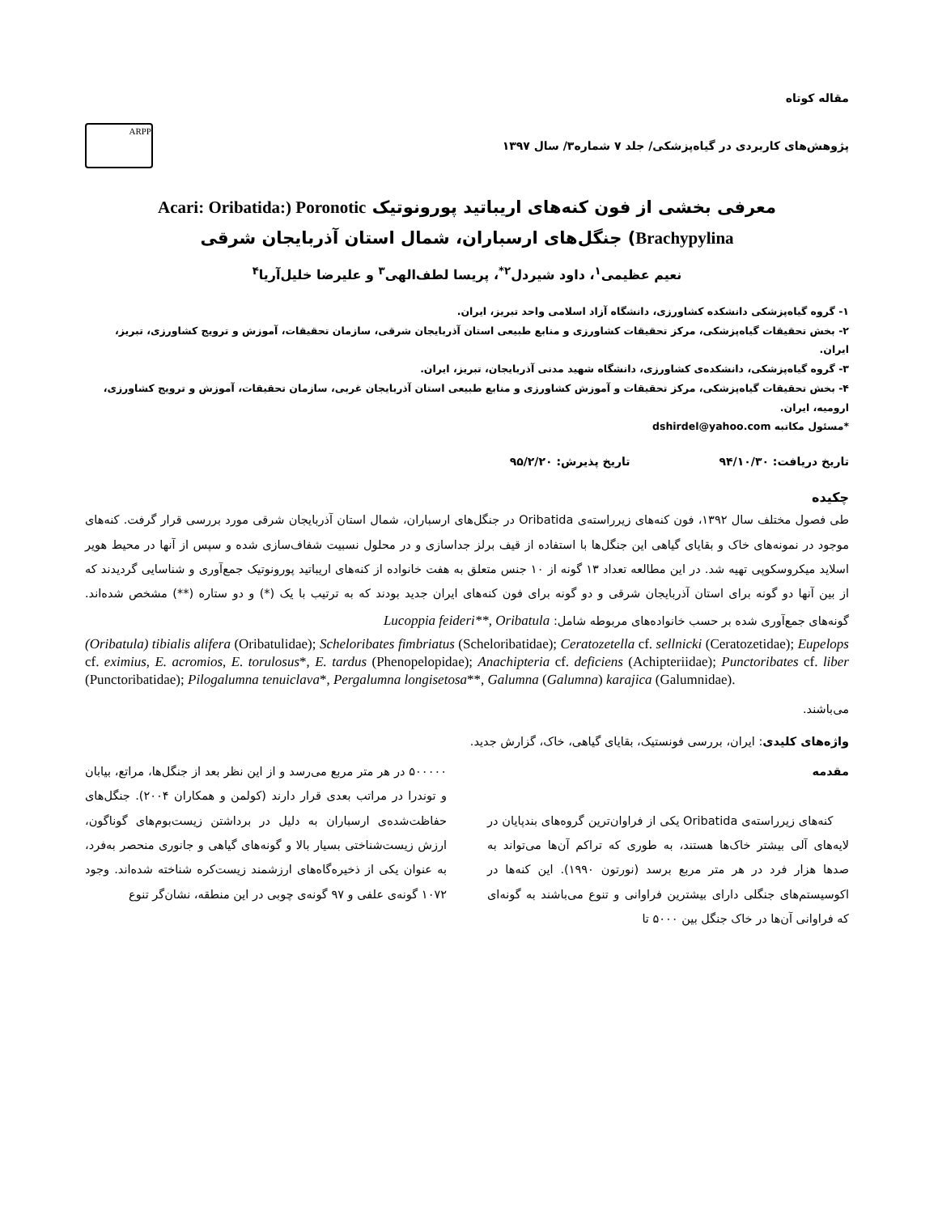مقاله کوتاه
پژوهش‌های کاربردی در گیاه‌پزشکی/ جلد ۷ شماره۳/ سال ۱۳۹۷
ARPP
معرفی بخشی از فون کنه‌های اریباتید پورونوتیک Acari: Oribatida:) Poronotic
Brachypylina) جنگل‌های ارسباران، شمال استان آذربایجان شرقی
نعیم عظیمی<sup>۱</sup>، داود شیردل<sup>۲*</sup>، پریسا لطف‌الهی<sup>۳</sup> و علیرضا خلیل‌آریا<sup>۴</sup>
۱- گروه گیاه‌پزشکی دانشکده کشاورزی، دانشگاه آزاد اسلامی واحد تبریز، ایران.
۲- بخش تحقیقات گیاه‌پزشکی، مرکز تحقیقات کشاورزی و منابع طبیعی استان آذربایجان شرقی، سازمان تحقیقات، آموزش و ترویج کشاورزی، تبریز، ایران.
۳- گروه گیاه‌پزشکی، دانشکده‌ی کشاورزی، دانشگاه شهید مدنی آذربایجان، تبریز، ایران.
۴- بخش تحقیقات گیاه‌پزشکی، مرکز تحقیقات و آموزش کشاورزی و منابع طبیعی استان آذربایجان غربی، سازمان تحقیقات، آموزش و ترویج کشاورزی، ارومیه، ایران.
*مسئول مکاتبه dshirdel@yahoo.com
تاریخ دریافت: ۹۴/۱۰/۳۰ تاریخ پذیرش: ۹۵/۲/۲۰
چکیده
طی فصول مختلف سال ۱۳۹۲، فون کنه‌های زیرراسته‌ی Oribatida در جنگل‌های ارسباران، شمال استان آذربایجان شرقی مورد بررسی قرار گرفت. کنه‌های موجود در نمونه‌های خاک و بقایای گیاهی این جنگل‌ها با استفاده از قیف برلز جداسازی و در محلول نسبیت شفاف‌سازی شده و سپس از آنها در محیط هویر اسلاید میکروسکوپی تهیه شد. در این مطالعه تعداد ۱۳ گونه از ۱۰ جنس متعلق به هفت خانواده از کنه‌های اریباتید پورونوتیک جمع‌آوری و شناسایی گردیدند که از بین آنها دو گونه برای استان آذربایجان شرقی و دو گونه برای فون کنه‌های ایران جدید بودند که به ترتیب با یک (*) و دو ستاره (**) مشخص شده‌اند. گونه‌های جمع‌آوری شده بر حسب خانواده‌های مربوطه شامل: Lucoppia feideri**, Oribatula
(Oribatula) tibialis alifera (Oribatulidae); Scheloribates fimbriatus (Scheloribatidae); Ceratozetella cf. sellnicki (Ceratozetidae); Eupelops cf. eximius, E. acromios, E. torulosus*, E. tardus (Phenopelopidae); Anachipteria cf. deficiens (Achipteriidae); Punctoribates cf. liber (Punctoribatidae); Pilogalumna tenuiclava*, Pergalumna longisetosa**, Galumna (Galumna) karajica (Galumnidae).
می‌باشند.
واژه‌های کلیدی: ایران، بررسی فونستیک، بقایای گیاهی، خاک، گزارش جدید.
مقدمه
کنه‌های زیرراسته‌ی Oribatida یکی از فراوان‌ترین گروه‌های بندپایان در لایه‌های آلی بیشتر خاک‌ها هستند، به طوری که تراکم آن‌ها می‌تواند به صدها هزار فرد در هر متر مربع برسد (نورتون ۱۹۹۰). این کنه‌ها در اکوسیستم‌های جنگلی دارای بیشترین فراوانی و تنوع می‌باشند به گونه‌ای که فراوانی آن‌ها در خاک جنگل بین ۵۰۰۰ تا
۵۰۰۰۰۰ در هر متر مربع می‌رسد و از این نظر بعد از جنگل‌ها، مراتع، بیابان و توندرا در مراتب بعدی قرار دارند (کولمن و همکاران ۲۰۰۴). جنگل‌های حفاظت‌شده‌ی ارسباران به دلیل در برداشتن زیست‌بوم‌های گوناگون، ارزش زیست‌شناختی بسیار بالا و گونه‌های گیاهی و جانوری منحصر به‌فرد، به عنوان یکی از ذخیره‌گاه‌های ارزشمند زیست‌کره شناخته شده‌اند. وجود ۱۰۷۲ گونه‌ی علفی و ۹۷ گونه‌ی چوبی در این منطقه، نشان‌گر تنوع